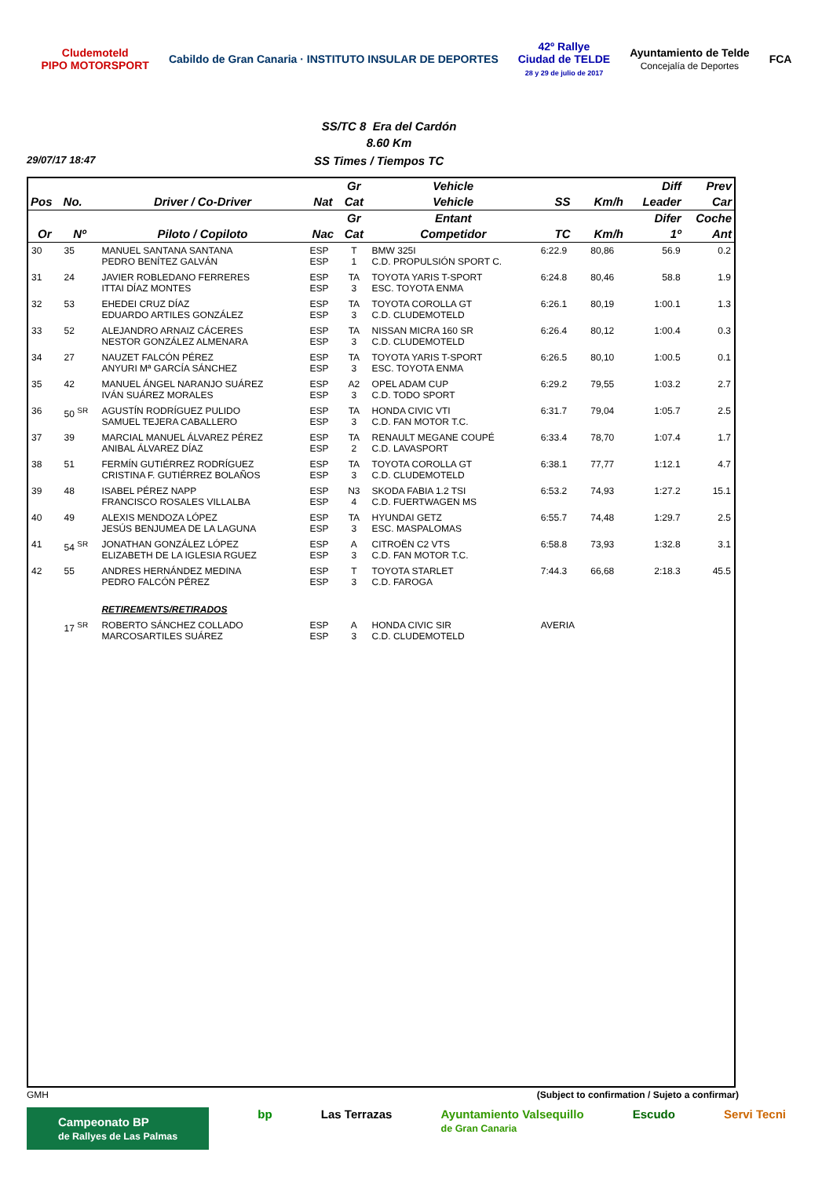Cludemoteld
PIPO MOTORSPORT
Cabildo de Gran Canaria · INSTITUTO INSULAR DE DEPORTES
42º Rallye
Ciudad de TELDE
28 y 29 de julio de 2017
Ayuntamiento de Telde
Concejalía de Deportes
FCA
SS/TC 8 Era del Cardón
8.60 Km
29/07/17 18:47 SS Times / Tiempos TC
| | | | | Gr | Vehicle | | | Diff | Prev |
| --- | --- | --- | --- | --- | --- | --- | --- | --- | --- |
| Pos | No. | Driver / Co-Driver | Nat | Cat | Vehicle | SS | Km/h | Leader | Car |
| | | | | Gr | Entant | | | Difer | Coche |
| Or | Nº | Piloto / Copiloto | Nac | Cat | Competidor | TC | Km/h | 1º | Ant |
| 30 | 35 | MANUEL SANTANA SANTANA PEDRO BENÍTEZ GALVÁN | ESP ESP | T 1 | BMW 325I C.D. PROPULSIÓN SPORT C. | 6:22.9 | 80,86 | 56.9 | 0.2 |
| 31 | 24 | JAVIER ROBLEDANO FERRERES ITTAI DÍAZ MONTES | ESP ESP | TA 3 | TOYOTA YARIS T-SPORT ESC. TOYOTA ENMA | 6:24.8 | 80,46 | 58.8 | 1.9 |
| 32 | 53 | EHEDEI CRUZ DÍAZ EDUARDO ARTILES GONZÁLEZ | ESP ESP | TA 3 | TOYOTA COROLLA GT C.D. CLUDEMOTELD | 6:26.1 | 80,19 | 1:00.1 | 1.3 |
| 33 | 52 | ALEJANDRO ARNAIZ CÁCERES NESTOR GONZÁLEZ ALMENARA | ESP ESP | TA 3 | NISSAN MICRA 160 SR C.D. CLUDEMOTELD | 6:26.4 | 80,12 | 1:00.4 | 0.3 |
| 34 | 27 | NAUZET FALCÓN PÉREZ ANYURI Mª GARCÍA SÁNCHEZ | ESP ESP | TA 3 | TOYOTA YARIS T-SPORT ESC. TOYOTA ENMA | 6:26.5 | 80,10 | 1:00.5 | 0.1 |
| 35 | 42 | MANUEL ÁNGEL NARANJO SUÁREZ IVÁN SUÁREZ MORALES | ESP ESP | A2 3 | OPEL ADAM CUP C.D. TODO SPORT | 6:29.2 | 79,55 | 1:03.2 | 2.7 |
| 36 | 50 <sup>SR</sup> | AGUSTÍN RODRÍGUEZ PULIDO SAMUEL TEJERA CABALLERO | ESP ESP | TA 3 | HONDA CIVIC VTI C.D. FAN MOTOR T.C. | 6:31.7 | 79,04 | 1:05.7 | 2.5 |
| 37 | 39 | MARCIAL MANUEL ÁLVAREZ PÉREZ ANIBAL ÁLVAREZ DÍAZ | ESP ESP | TA 2 | RENAULT MEGANE COUPÉ C.D. LAVASPORT | 6:33.4 | 78,70 | 1:07.4 | 1.7 |
| 38 | 51 | FERMÍN GUTIÉRREZ RODRÍGUEZ CRISTINA F. GUTIÉRREZ BOLAÑOS | ESP ESP | TA 3 | TOYOTA COROLLA GT C.D. CLUDEMOTELD | 6:38.1 | 77,77 | 1:12.1 | 4.7 |
| 39 | 48 | ISABEL PÉREZ NAPP FRANCISCO ROSALES VILLALBA | ESP ESP | N3 4 | SKODA FABIA 1.2 TSI C.D. FUERTWAGEN MS | 6:53.2 | 74,93 | 1:27.2 | 15.1 |
| 40 | 49 | ALEXIS MENDOZA LÓPEZ JESÚS BENJUMEA DE LA LAGUNA | ESP ESP | TA 3 | HYUNDAI GETZ ESC. MASPALOMAS | 6:55.7 | 74,48 | 1:29.7 | 2.5 |
| 41 | 54 <sup>SR</sup> | JONATHAN GONZÁLEZ LÓPEZ ELIZABETH DE LA IGLESIA RGUEZ | ESP ESP | A 3 | CITROËN C2 VTS C.D. FAN MOTOR T.C. | 6:58.8 | 73,93 | 1:32.8 | 3.1 |
| 42 | 55 | ANDRES HERNÁNDEZ MEDINA PEDRO FALCÓN PÉREZ | ESP ESP | T 3 | TOYOTA STARLET C.D. FAROGA | 7:44.3 | 66,68 | 2:18.3 | 45.5 |
| | | RETIREMENTS/RETIRADOS | | | | | | | |
| | 17 <sup>SR</sup> | ROBERTO SÁNCHEZ COLLADO MARCOSARTILES SUÁREZ | ESP ESP | A 3 | HONDA CIVIC SIR C.D. CLUDEMOTELD | AVERIA | | | |
GMH (Subject to confirmation / Sujeto a confirmar)
Campeonato BP
de Rallyes de Las Palmas bp Las Terrazas Ayuntamiento Valsequillo
de Gran Canaria Escudo Servi Tecni